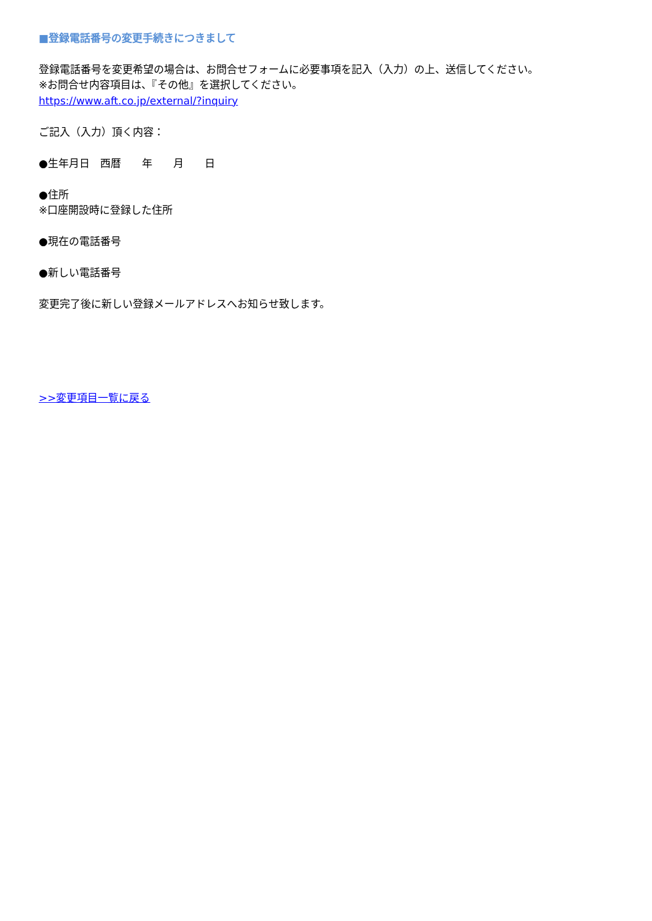■登録電話番号の変更手続きにつきまして
登録電話番号を変更希望の場合は、お問合せフォームに必要事項を記入（入力）の上、送信してください。
※お問合せ内容項目は、『その他』を選択してください。
https://www.aft.co.jp/external/?inquiry
ご記入（入力）頂く内容：
●生年月日　西暦　　年　　月　　日
●住所
※口座開設時に登録した住所
●現在の電話番号
●新しい電話番号
変更完了後に新しい登録メールアドレスへお知らせ致します。
>>変更項目一覧に戻る